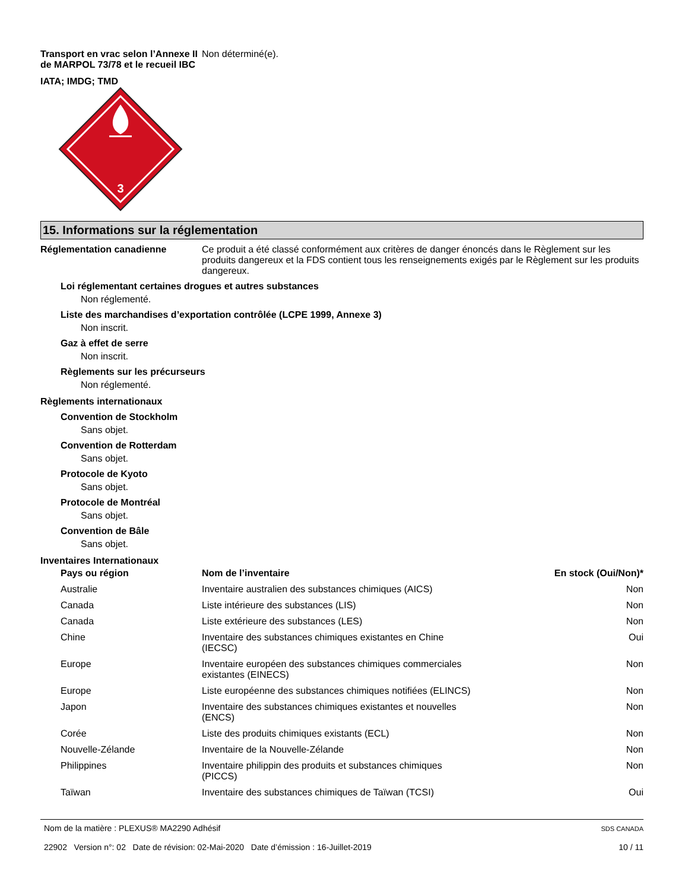Transport en vrac selon l’Annexe II de MARPOL 73/78 et le recueil IBC
Non déterminé(e).
IATA; IMDG; TMD
3
15. Informations sur la réglementation
Réglementation canadienne Ce produit a été classé conformément aux critères de danger énoncés dans le Règlement sur les produits dangereux et la FDS contient tous les renseignements exigés par le Règlement sur les produits dangereux.
Loi réglementant certaines drogues et autres substances
Non réglementé.
Liste des marchandises d’exportation contrôlée (LCPE 1999, Annexe 3)
Non inscrit.
Gaz à effet de serre
Non inscrit.
Règlements sur les précurseurs
Non réglementé.
Règlements internationaux
Convention de Stockholm
Sans objet.
Convention de Rotterdam
Sans objet.
Protocole de Kyoto
Sans objet.
Protocole de Montréal
Sans objet.
Convention de Bâle
Sans objet.
Inventaires Internationaux
| Pays ou région | Nom de l’inventaire | En stock (Oui/Non)* |
| --- | --- | --- |
| Australie | Inventaire australien des substances chimiques (AICS) | Non |
| Canada | Liste intérieure des substances (LIS) | Non |
| Canada | Liste extérieure des substances (LES) | Non |
| Chine | Inventaire des substances chimiques existantes en Chine (IECSC) | Oui |
| Europe | Inventaire européen des substances chimiques commerciales existantes (EINECS) | Non |
| Europe | Liste européenne des substances chimiques notifiées (ELINCS) | Non |
| Japon | Inventaire des substances chimiques existantes et nouvelles (ENCS) | Non |
| Corée | Liste des produits chimiques existants (ECL) | Non |
| Nouvelle-Zélande | Inventaire de la Nouvelle-Zélande | Non |
| Philippines | Inventaire philippin des produits et substances chimiques (PICCS) | Non |
| Taïwan | Inventaire des substances chimiques de Taïwan (TCSI) | Oui |
Nom de la matière : PLEXUS® MA2290 Adhésif
22902 Version n°: 02 Date de révision: 02-Mai-2020 Date d’émission : 16-Juillet-2019
SDS CANADA
10 / 11